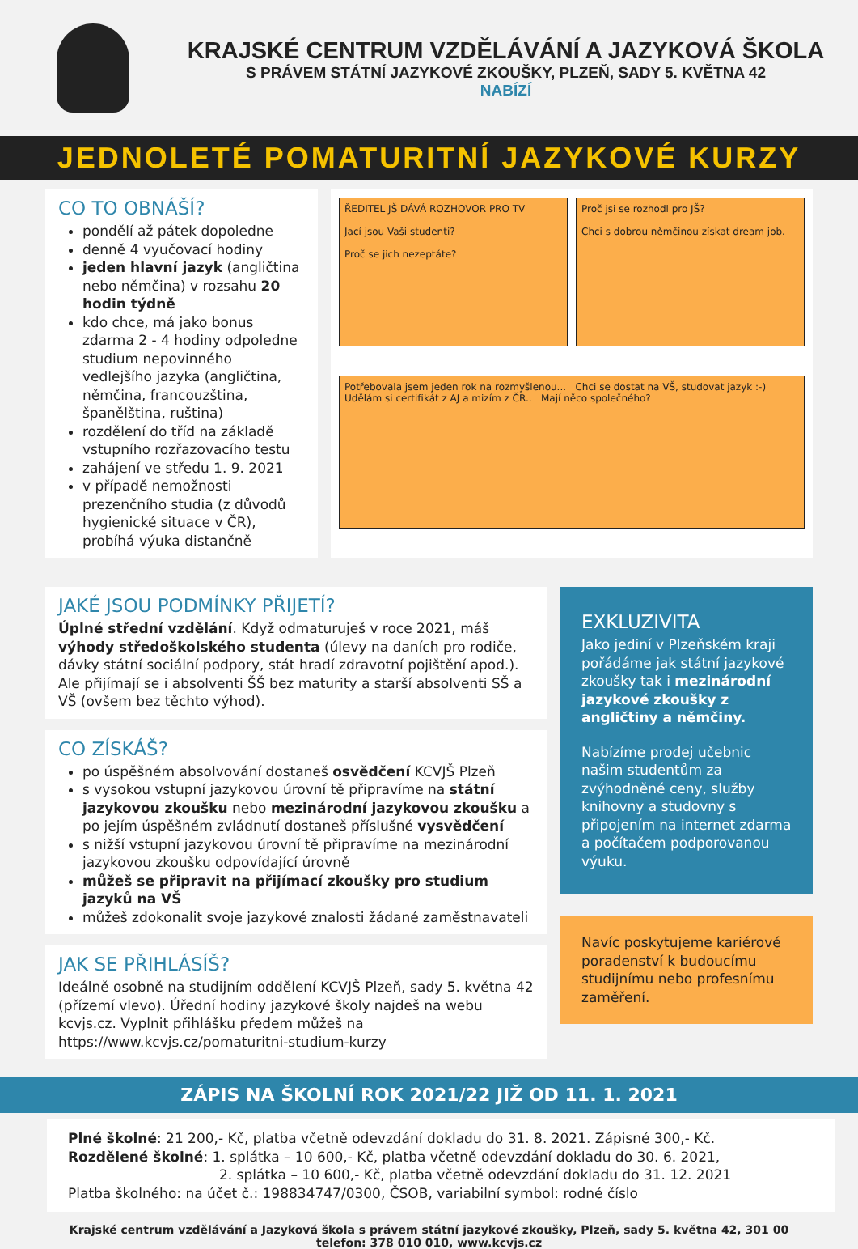KRAJSKÉ CENTRUM VZDĚLÁVÁNÍ A JAZYKOVÁ ŠKOLA
S PRÁVEM STÁTNÍ JAZYKOVÉ ZKOUŠKY, PLZEŇ, SADY 5. KVĚTNA 42
NABÍZÍ
JEDNOLETÉ POMATURITNÍ JAZYKOVÉ KURZY
CO TO OBNÁŠÍ?
pondělí až pátek dopoledne
denně 4 vyučovací hodiny
jeden hlavní jazyk (angličtina nebo němčina) v rozsahu 20 hodin týdně
kdo chce, má jako bonus zdarma 2 - 4 hodiny odpoledne studium nepovinného vedlejšího jazyka (angličtina, němčina, francouzština, španělština, ruština)
rozdělení do tříd na základě vstupního rozřazovacího testu
zahájení ve středu 1. 9. 2021
v případě nemožnosti prezenčního studia (z důvodů hygienické situace v ČR), probíhá výuka distančně
ŘEDITEL JŠ DÁVÁ ROZHOVOR PRO TV
Jací jsou Vaši studenti?
Proč se jich nezeptáte?
Proč jsi se rozhodl pro JŠ?
Chci s dobrou němčinou získat dream job.
Potřebovala jsem jeden rok na rozmyšlenou... Chci se dostat na VŠ, studovat jazyk :-) Udělám si certifikát z AJ a mizím z ČR.. Mají něco společného?
JAKÉ JSOU PODMÍNKY PŘIJETÍ?
Úplné střední vzdělání. Když odmaturuješ v roce 2021, máš výhody středoškolského studenta (úlevy na daních pro rodiče, dávky státní sociální podpory, stát hradí zdravotní pojištění apod.). Ale přijímají se i absolventi ŠŠ bez maturity a starší absolventi SŠ a VŠ (ovšem bez těchto výhod).
CO ZÍSKÁŠ?
po úspěšném absolvování dostaneš osvědčení KCVJŠ Plzeň
s vysokou vstupní jazykovou úrovní tě připravíme na státní jazykovou zkoušku nebo mezinárodní jazykovou zkoušku a po jejím úspěšném zvládnutí dostaneš příslušné vysvědčení
s nižší vstupní jazykovou úrovní tě připravíme na mezinárodní jazykovou zkoušku odpovídající úrovně
můžeš se připravit na přijímací zkoušky pro studium jazyků na VŠ
můžeš zdokonalit svoje jazykové znalosti žádané zaměstnavateli
JAK SE PŘIHLÁSÍŠ?
Ideálně osobně na studijním oddělení KCVJŠ Plzeň, sady 5. května 42 (přízemí vlevo). Úřední hodiny jazykové školy najdeš na webu kcvjs.cz. Vyplnit přihlášku předem můžeš na https://www.kcvjs.cz/pomaturitni-studium-kurzy
EXKLUZIVITA
Jako jediní v Plzeňském kraji pořádáme jak státní jazykové zkoušky tak i mezinárodní jazykové zkoušky z angličtiny a němčiny.
Nabízíme prodej učebnic našim studentům za zvýhodněné ceny, služby knihovny a studovny s připojením na internet zdarma a počítačem podporovanou výuku.
Navíc poskytujeme kariérové poradenství k budoucímu studijnímu nebo profesnímu zaměření.
ZÁPIS NA ŠKOLNÍ ROK 2021/22 JIŽ OD 11. 1. 2021
Plné školné: 21 200,- Kč, platba včetně odevzdání dokladu do 31. 8. 2021. Zápisné 300,- Kč.
Rozdělené školné: 1. splátka – 10 600,- Kč, platba včetně odevzdání dokladu do 30. 6. 2021,
2. splátka – 10 600,- Kč, platba včetně odevzdání dokladu do 31. 12. 2021
Platba školného: na účet č.: 198834747/0300, ČSOB, variabilní symbol: rodné číslo
Krajské centrum vzdělávání a Jazyková škola s právem státní jazykové zkoušky, Plzeň, sady 5. května 42, 301 00
telefon: 378 010 010, www.kcvjs.cz